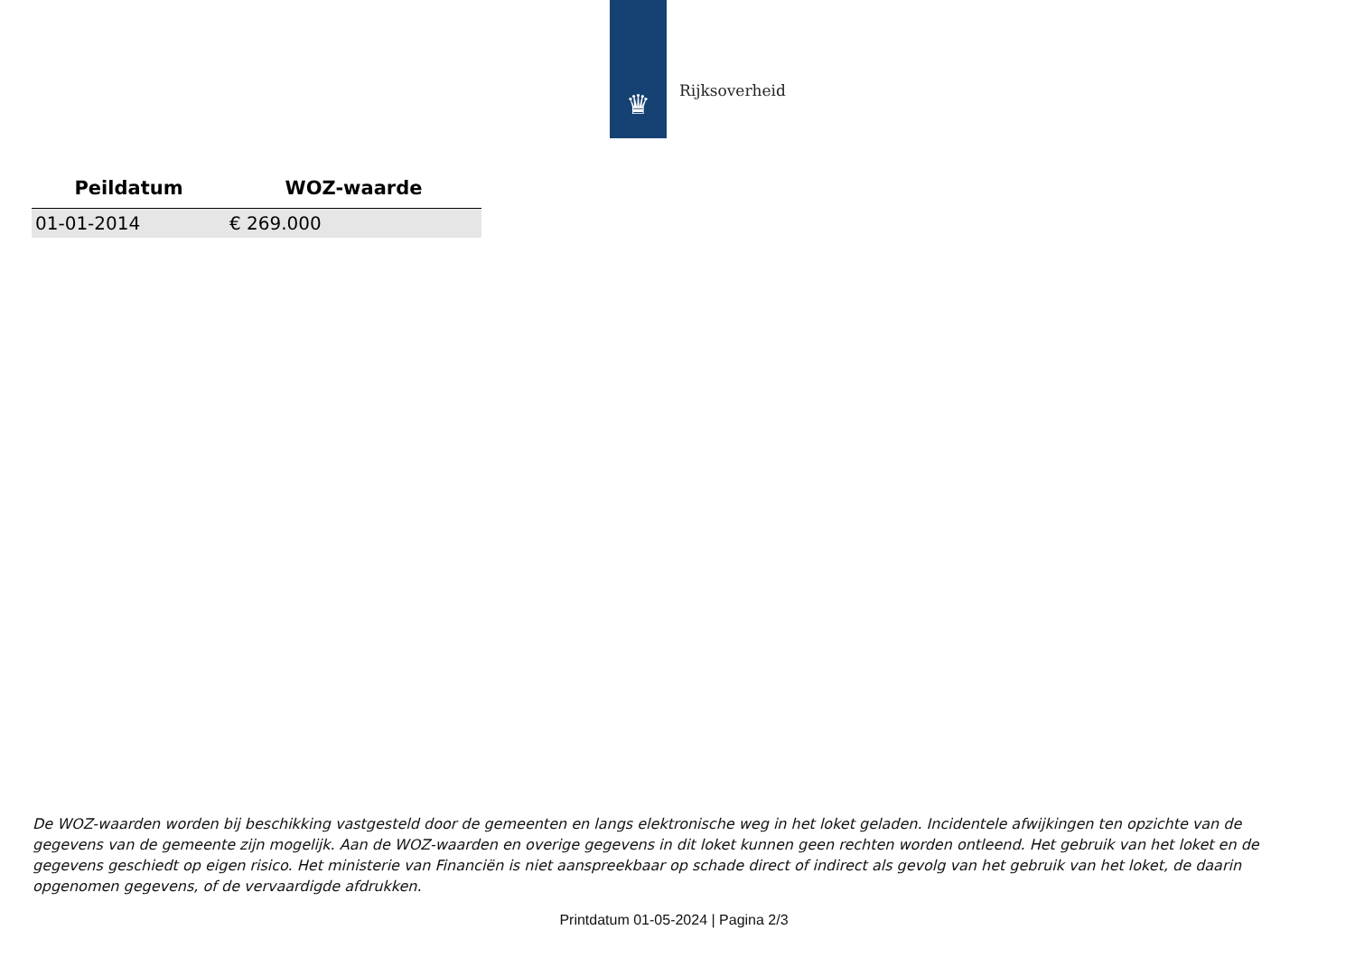♛
Rijksoverheid
| Peildatum | WOZ-waarde |
| --- | --- |
| 01-01-2014 | € 269.000 |
De WOZ-waarden worden bij beschikking vastgesteld door de gemeenten en langs elektronische weg in het loket geladen. Incidentele afwijkingen ten opzichte van de gegevens van de gemeente zijn mogelijk. Aan de WOZ-waarden en overige gegevens in dit loket kunnen geen rechten worden ontleend. Het gebruik van het loket en de gegevens geschiedt op eigen risico. Het ministerie van Financiën is niet aanspreekbaar op schade direct of indirect als gevolg van het gebruik van het loket, de daarin opgenomen gegevens, of de vervaardigde afdrukken.
Printdatum 01-05-2024 | Pagina 2/3